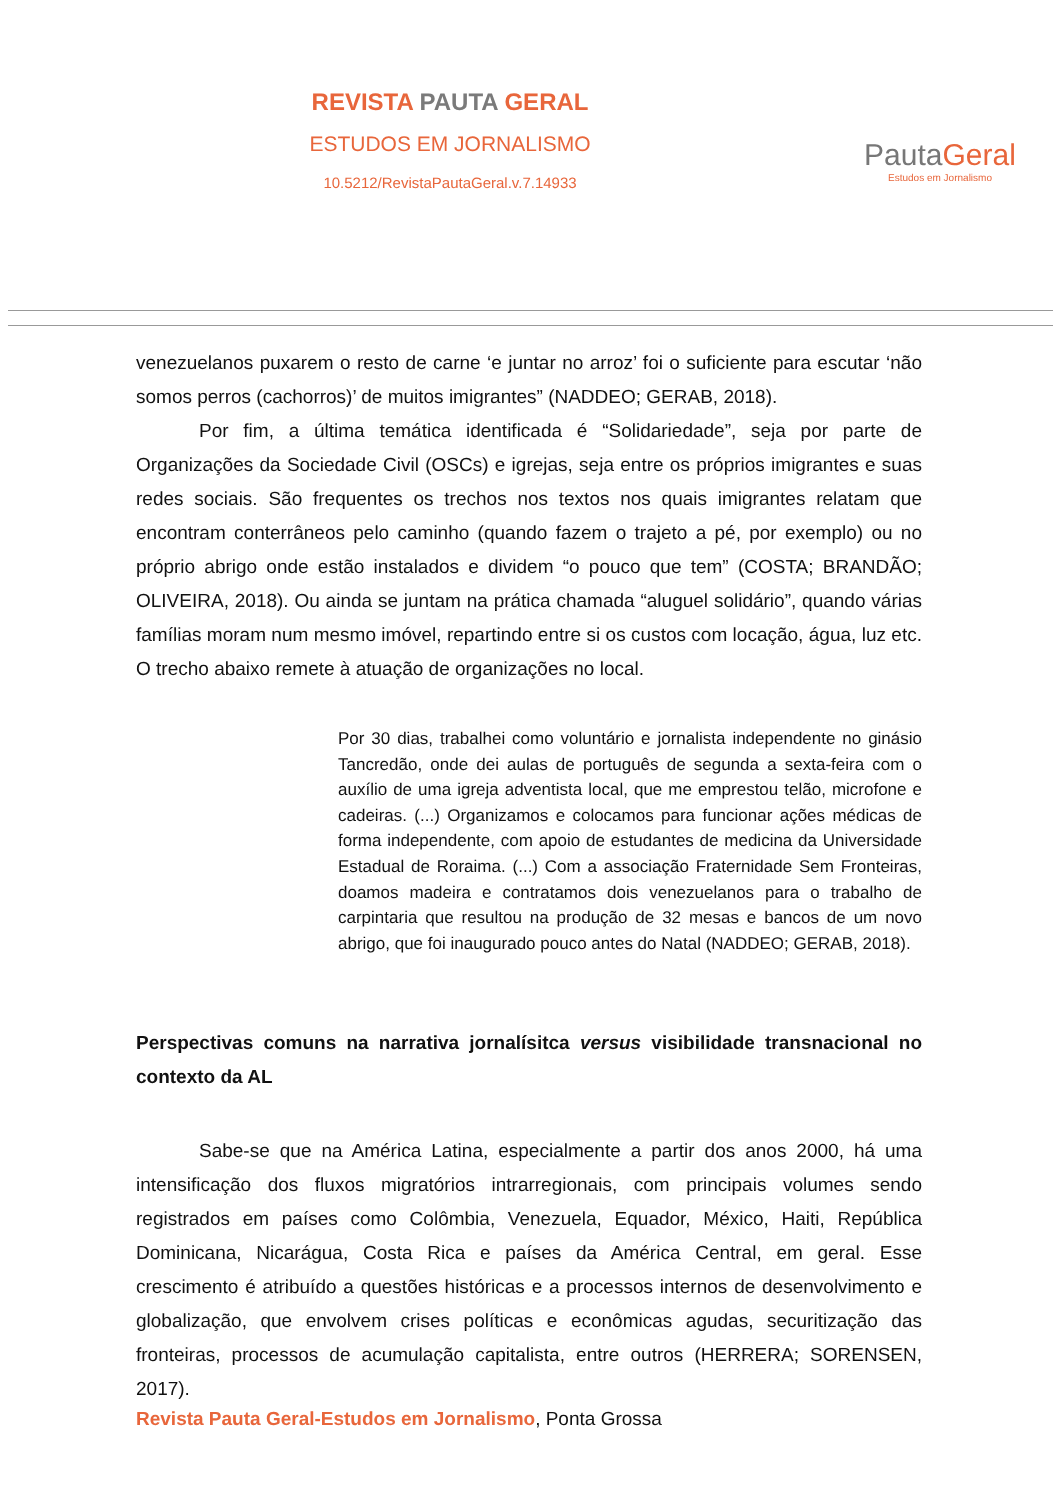REVISTA PAUTA GERAL
ESTUDOS EM JORNALISMO
10.5212/RevistaPautaGeral.v.7.14933
PautaGeral
Estudos em Jornalismo
venezuelanos puxarem o resto de carne ‘e juntar no arroz’ foi o suficiente para escutar ‘não somos perros (cachorros)’ de muitos imigrantes” (NADDEO; GERAB, 2018).
Por fim, a última temática identificada é “Solidariedade”, seja por parte de Organizações da Sociedade Civil (OSCs) e igrejas, seja entre os próprios imigrantes e suas redes sociais. São frequentes os trechos nos textos nos quais imigrantes relatam que encontram conterrâneos pelo caminho (quando fazem o trajeto a pé, por exemplo) ou no próprio abrigo onde estão instalados e dividem “o pouco que tem” (COSTA; BRANDÃO; OLIVEIRA, 2018). Ou ainda se juntam na prática chamada “aluguel solidário”, quando várias famílias moram num mesmo imóvel, repartindo entre si os custos com locação, água, luz etc. O trecho abaixo remete à atuação de organizações no local.
Por 30 dias, trabalhei como voluntário e jornalista independente no ginásio Tancredão, onde dei aulas de português de segunda a sexta-feira com o auxílio de uma igreja adventista local, que me emprestou telão, microfone e cadeiras. (...) Organizamos e colocamos para funcionar ações médicas de forma independente, com apoio de estudantes de medicina da Universidade Estadual de Roraima. (...) Com a associação Fraternidade Sem Fronteiras, doamos madeira e contratamos dois venezuelanos para o trabalho de carpintaria que resultou na produção de 32 mesas e bancos de um novo abrigo, que foi inaugurado pouco antes do Natal (NADDEO; GERAB, 2018).
Perspectivas comuns na narrativa jornalísitca versus visibilidade transnacional no contexto da AL
Sabe-se que na América Latina, especialmente a partir dos anos 2000, há uma intensificação dos fluxos migratórios intrarregionais, com principais volumes sendo registrados em países como Colômbia, Venezuela, Equador, México, Haiti, República Dominicana, Nicarágua, Costa Rica e países da América Central, em geral. Esse crescimento é atribuído a questões históricas e a processos internos de desenvolvimento e globalização, que envolvem crises políticas e econômicas agudas, securitização das fronteiras, processos de acumulação capitalista, entre outros (HERRERA; SORENSEN, 2017).
Revista Pauta Geral-Estudos em Jornalismo, Ponta Grossa